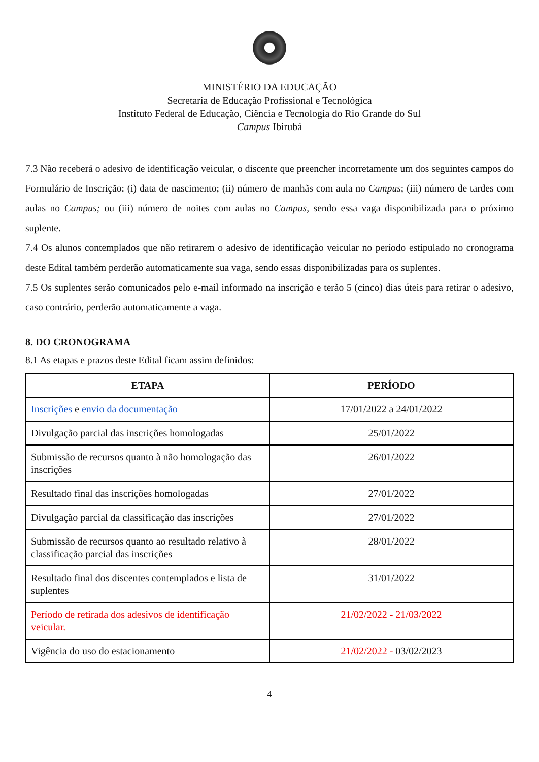MINISTÉRIO DA EDUCAÇÃO
Secretaria de Educação Profissional e Tecnológica
Instituto Federal de Educação, Ciência e Tecnologia do Rio Grande do Sul
Campus Ibirubá
7.3 Não receberá o adesivo de identificação veicular, o discente que preencher incorretamente um dos seguintes campos do Formulário de Inscrição: (i) data de nascimento; (ii) número de manhãs com aula no Campus; (iii) número de tardes com aulas no Campus; ou (iii) número de noites com aulas no Campus, sendo essa vaga disponibilizada para o próximo suplente.
7.4 Os alunos contemplados que não retirarem o adesivo de identificação veicular no período estipulado no cronograma deste Edital também perderão automaticamente sua vaga, sendo essas disponibilizadas para os suplentes.
7.5 Os suplentes serão comunicados pelo e-mail informado na inscrição e terão 5 (cinco) dias úteis para retirar o adesivo, caso contrário, perderão automaticamente a vaga.
8. DO CRONOGRAMA
8.1 As etapas e prazos deste Edital ficam assim definidos:
| ETAPA | PERÍODO |
| --- | --- |
| Inscrições e envio da documentação | 17/01/2022 a 24/01/2022 |
| Divulgação parcial das inscrições homologadas | 25/01/2022 |
| Submissão de recursos quanto à não homologação das inscrições | 26/01/2022 |
| Resultado final das inscrições homologadas | 27/01/2022 |
| Divulgação parcial da classificação das inscrições | 27/01/2022 |
| Submissão de recursos quanto ao resultado relativo à classificação parcial das inscrições | 28/01/2022 |
| Resultado final dos discentes contemplados e lista de suplentes | 31/01/2022 |
| Período de retirada dos adesivos de identificação veicular. | 21/02/2022 - 21/03/2022 |
| Vigência do uso do estacionamento | 21/02/2022 - 03/02/2023 |
4